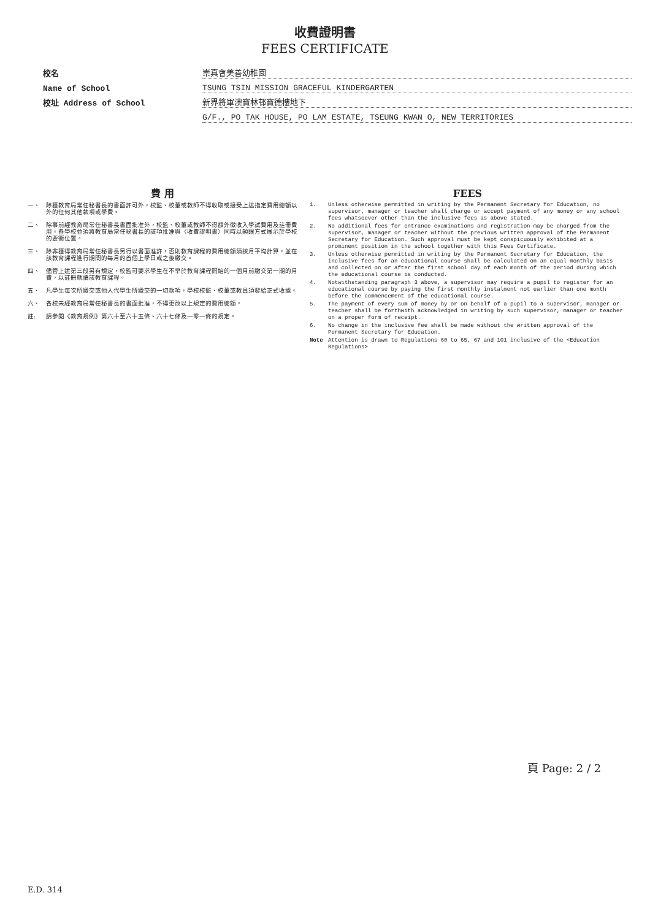收費證明書
FEES CERTIFICATE
校名
崇真會美善幼稚園
Name of School
TSUNG TSIN MISSION GRACEFUL KINDERGARTEN
校址 Address of School
新界將軍澳寶林邨寶德樓地下
G/F., PO TAK HOUSE, PO LAM ESTATE, TSEUNG KWAN O, NEW TERRITORIES
費 用
一、 除獲教育局常任秘書長的書面許可外，校監、校董或教師不得收取或接受上述指定費用總額以外的任何其他款項或學費。
二、 除事前經教育局常任秘書長書面批准外，校監、校董或教師不得額外徵收入學試費用及註冊費用。各學校並須將教育局常任秘書長的該項批准與〈收費證明書〉同時以顯眼方式展示於學校的要衝位置。
三、 除非獲得教育局常任秘書長另行以書面准許，否則教育課程的費用總額須按月平均計算，並在該教育課程進行期間的每月的首個上學日或之後繳交。
四、 儘管上述第三段另有規定，校監可要求學生在不早於教育課程開始的一個月前繳交第一期的月費，以註冊就讀該教育課程。
五、 凡學生每次所繳交或他人代學生所繳交的一切款項，學校校監、校董或教員須發給正式收據。
六、 各校未經教育局常任秘書長的書面批准，不得更改以上規定的費用總額。
註: 請參閱《教育規例》第六十至六十五條、六十七條及一零一條的規定。
FEES
1. Unless otherwise permitted in writing by the Permanent Secretary for Education, no supervisor, manager or teacher shall charge or accept payment of any money or any school fees whatsoever other than the inclusive fees as above stated.
2. No additional fees for entrance examinations and registration may be charged from the supervisor, manager or teacher without the previous written approval of the Permanent Secretary for Education. Such approval must be kept conspicuously exhibited at a prominent position in the school together with this Fees Certificate.
3. Unless otherwise permitted in writing by the Permanent Secretary for Education, the inclusive fees for an educational course shall be calculated on an equal monthly basis and collected on or after the first school day of each month of the period during which the educational course is conducted.
4. Notwithstanding paragraph 3 above, a supervisor may require a pupil to register for an educational course by paying the first monthly instalment not earlier than one month before the commencement of the educational course.
5. The payment of every sum of money by or on behalf of a pupil to a supervisor, manager or teacher shall be forthwith acknowledged in writing by such supervisor, manager or teacher on a proper form of receipt.
6. No change in the inclusive fee shall be made without the written approval of the Permanent Secretary for Education.
Note Attention is drawn to Regulations 60 to 65, 67 and 101 inclusive of the <Education Regulations>
頁 Page: 2 / 2
E.D. 314